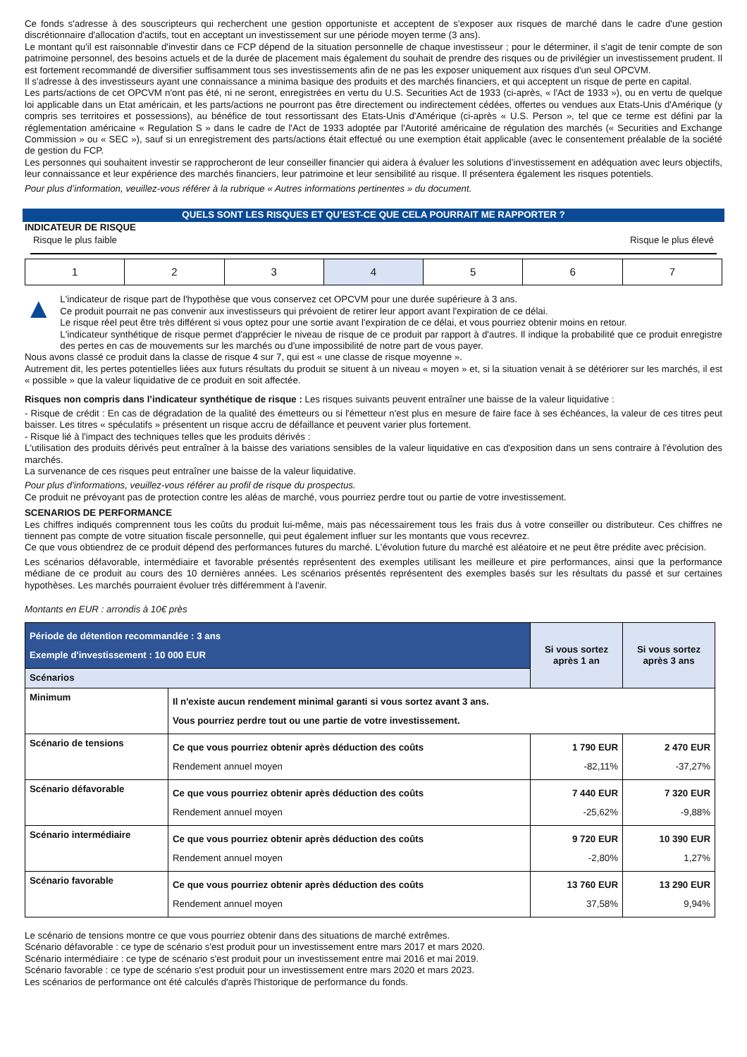Ce fonds s'adresse à des souscripteurs qui recherchent une gestion opportuniste et acceptent de s'exposer aux risques de marché dans le cadre d'une gestion discrétionnaire d'allocation d'actifs, tout en acceptant un investissement sur une période moyen terme (3 ans).
Le montant qu'il est raisonnable d'investir dans ce FCP dépend de la situation personnelle de chaque investisseur ; pour le déterminer, il s'agit de tenir compte de son patrimoine personnel, des besoins actuels et de la durée de placement mais également du souhait de prendre des risques ou de privilégier un investissement prudent. Il est fortement recommandé de diversifier suffisamment tous ses investissements afin de ne pas les exposer uniquement aux risques d'un seul OPCVM.
Il s'adresse à des investisseurs ayant une connaissance a minima basique des produits et des marchés financiers, et qui acceptent un risque de perte en capital.
Les parts/actions de cet OPCVM n'ont pas été, ni ne seront, enregistrées en vertu du U.S. Securities Act de 1933 (ci-après, « l'Act de 1933 »), ou en vertu de quelque loi applicable dans un Etat américain, et les parts/actions ne pourront pas être directement ou indirectement cédées, offertes ou vendues aux Etats-Unis d'Amérique (y compris ses territoires et possessions), au bénéfice de tout ressortissant des Etats-Unis d'Amérique (ci-après « U.S. Person », tel que ce terme est défini par la réglementation américaine « Regulation S » dans le cadre de l'Act de 1933 adoptée par l'Autorité américaine de régulation des marchés (« Securities and Exchange Commission » ou « SEC »), sauf si un enregistrement des parts/actions était effectué ou une exemption était applicable (avec le consentement préalable de la société de gestion du FCP.
Les personnes qui souhaitent investir se rapprocheront de leur conseiller financier qui aidera à évaluer les solutions d’investissement en adéquation avec leurs objectifs, leur connaissance et leur expérience des marchés financiers, leur patrimoine et leur sensibilité au risque. Il présentera également les risques potentiels.
Pour plus d’information, veuillez-vous référer à la rubrique « Autres informations pertinentes » du document.
QUELS SONT LES RISQUES ET QU’EST-CE QUE CELA POURRAIT ME RAPPORTER ?
INDICATEUR DE RISQUE
Risque le plus faible Risque le plus élevé
| 1 | 2 | 3 | 4 | 5 | 6 | 7 |
▲
L'indicateur de risque part de l'hypothèse que vous conservez cet OPCVM pour une durée supérieure à 3 ans.
Ce produit pourrait ne pas convenir aux investisseurs qui prévoient de retirer leur apport avant l'expiration de ce délai.
Le risque réel peut être très différent si vous optez pour une sortie avant l'expiration de ce délai, et vous pourriez obtenir moins en retour.
L'indicateur synthétique de risque permet d'apprécier le niveau de risque de ce produit par rapport à d'autres. Il indique la probabilité que ce produit enregistre des pertes en cas de mouvements sur les marchés ou d'une impossibilité de notre part de vous payer.
Nous avons classé ce produit dans la classe de risque 4 sur 7, qui est « une classe de risque moyenne ».
Autrement dit, les pertes potentielles liées aux futurs résultats du produit se situent à un niveau « moyen » et, si la situation venait à se détériorer sur les marchés, il est « possible » que la valeur liquidative de ce produit en soit affectée.
Risques non compris dans l’indicateur synthétique de risque : Les risques suivants peuvent entraîner une baisse de la valeur liquidative :
- Risque de crédit : En cas de dégradation de la qualité des émetteurs ou si l'émetteur n'est plus en mesure de faire face à ses échéances, la valeur de ces titres peut baisser. Les titres « spéculatifs » présentent un risque accru de défaillance et peuvent varier plus fortement.
- Risque lié à l'impact des techniques telles que les produits dérivés :
L'utilisation des produits dérivés peut entraîner à la baisse des variations sensibles de la valeur liquidative en cas d'exposition dans un sens contraire à l'évolution des marchés.
La survenance de ces risques peut entraîner une baisse de la valeur liquidative.
Pour plus d'informations, veuillez-vous référer au profil de risque du prospectus.
Ce produit ne prévoyant pas de protection contre les aléas de marché, vous pourriez perdre tout ou partie de votre investissement.
SCENARIOS DE PERFORMANCE
Les chiffres indiqués comprennent tous les coûts du produit lui-même, mais pas nécessairement tous les frais dus à votre conseiller ou distributeur. Ces chiffres ne tiennent pas compte de votre situation fiscale personnelle, qui peut également influer sur les montants que vous recevrez.
Ce que vous obtiendrez de ce produit dépend des performances futures du marché. L'évolution future du marché est aléatoire et ne peut être prédite avec précision.
Les scénarios défavorable, intermédiaire et favorable présentés représentent des exemples utilisant les meilleure et pire performances, ainsi que la performance médiane de ce produit au cours des 10 dernières années. Les scénarios présentés représentent des exemples basés sur les résultats du passé et sur certaines hypothèses. Les marchés pourraient évoluer très différemment à l'avenir.
Montants en EUR : arrondis à 10€ près
| Période de détention recommandée : 3 ans Exemple d'investissement : 10 000 EUR | | Si vous sortez après 1 an | Si vous sortez après 3 ans |
| --- | --- | --- | --- |
| Scénarios | | | |
| Minimum | Il n'existe aucun rendement minimal garanti si vous sortez avant 3 ans. Vous pourriez perdre tout ou une partie de votre investissement. | | |
| Scénario de tensions | Ce que vous pourriez obtenir après déduction des coûts Rendement annuel moyen | 1 790 EUR -82,11% | 2 470 EUR -37,27% |
| Scénario défavorable | Ce que vous pourriez obtenir après déduction des coûts Rendement annuel moyen | 7 440 EUR -25,62% | 7 320 EUR -9,88% |
| Scénario intermédiaire | Ce que vous pourriez obtenir après déduction des coûts Rendement annuel moyen | 9 720 EUR -2,80% | 10 390 EUR 1,27% |
| Scénario favorable | Ce que vous pourriez obtenir après déduction des coûts Rendement annuel moyen | 13 760 EUR 37,58% | 13 290 EUR 9,94% |
Le scénario de tensions montre ce que vous pourriez obtenir dans des situations de marché extrêmes.
Scénario défavorable : ce type de scénario s'est produit pour un investissement entre mars 2017 et mars 2020.
Scénario intermédiaire : ce type de scénario s'est produit pour un investissement entre mai 2016 et mai 2019.
Scénario favorable : ce type de scénario s'est produit pour un investissement entre mars 2020 et mars 2023.
Les scénarios de performance ont été calculés d'après l'historique de performance du fonds.